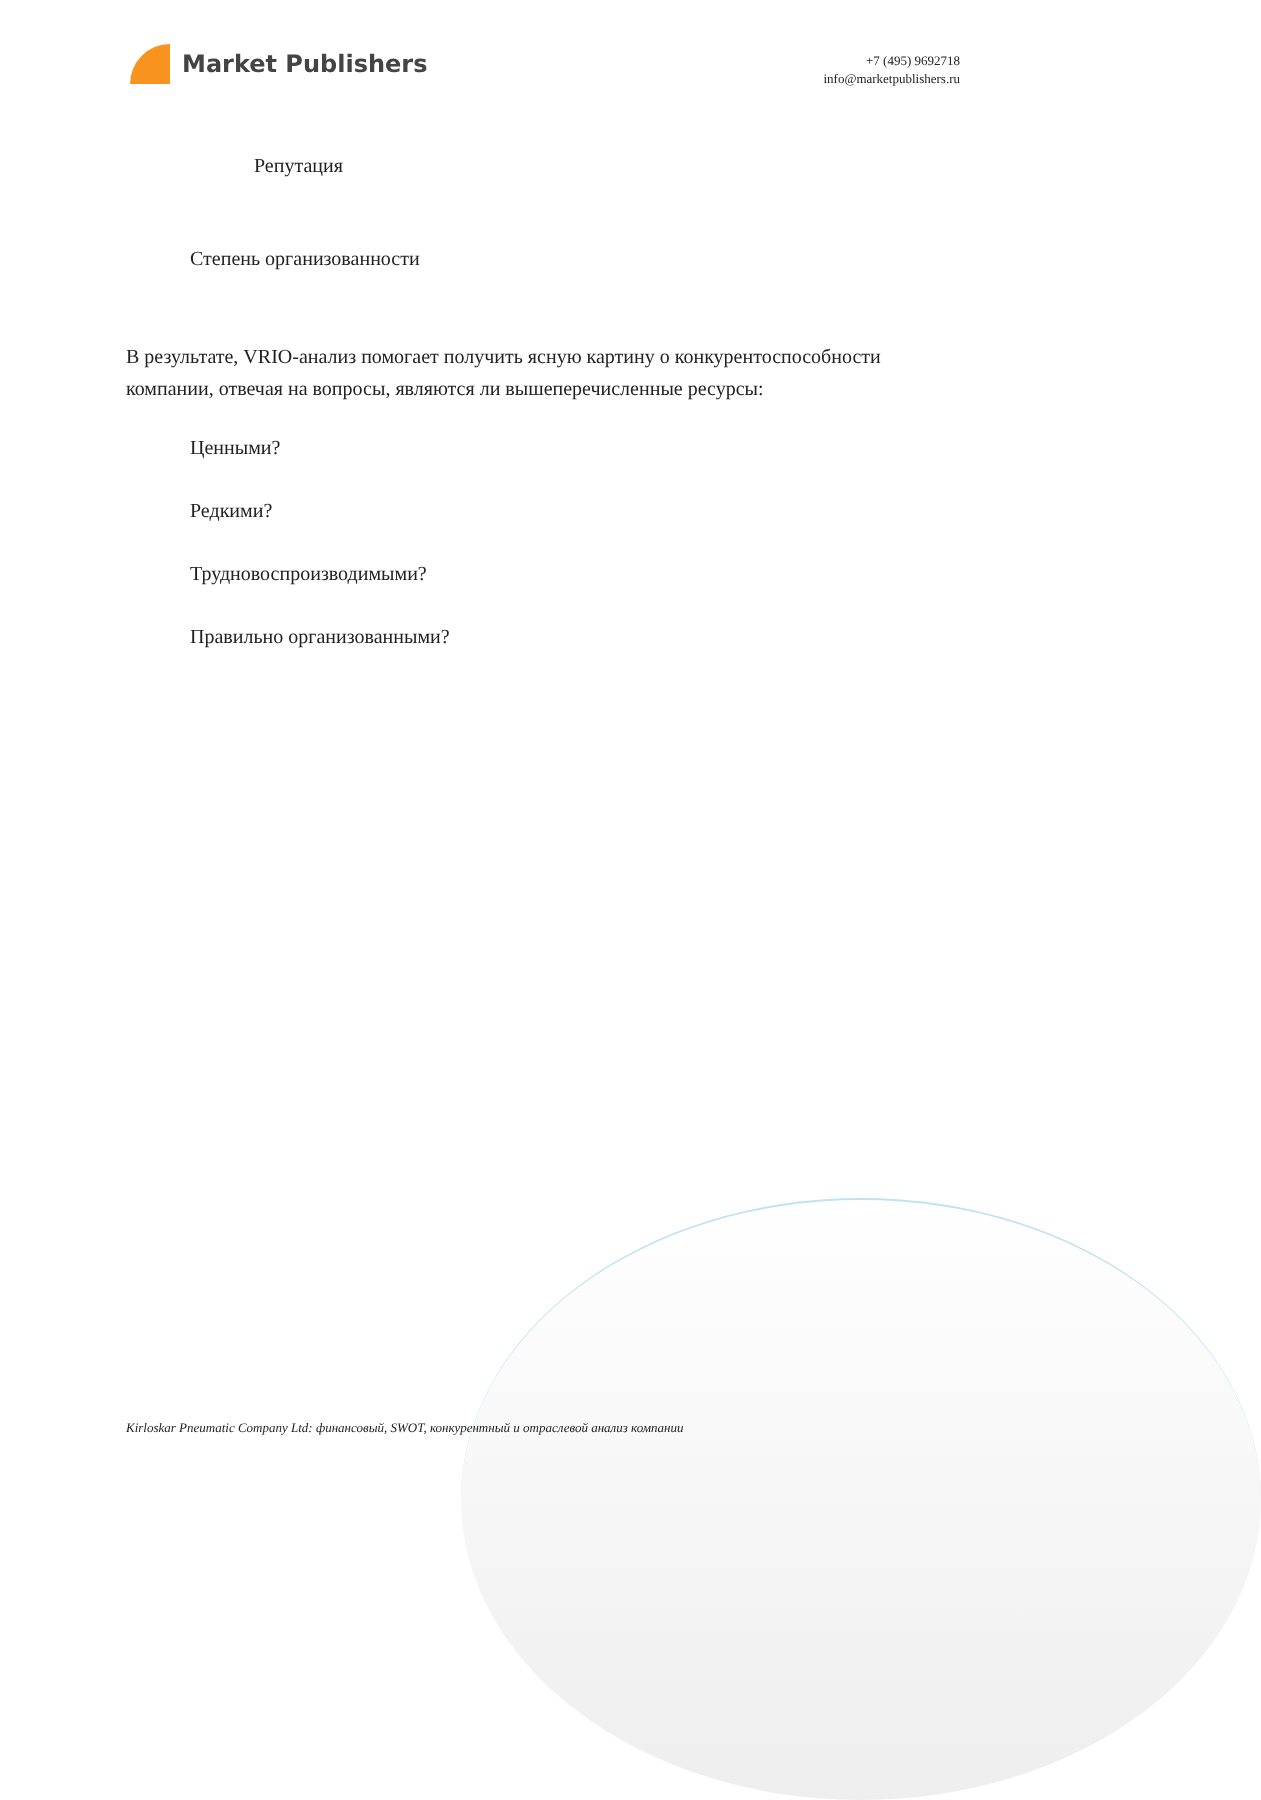Market Publishers
+7 (495) 9692718
info@marketpublishers.ru
Репутация
Степень организованности
В результате, VRIO-анализ помогает получить ясную картину о конкурентоспособности компании, отвечая на вопросы, являются ли вышеперечисленные ресурсы:
Ценными?
Редкими?
Трудновоспроизводимыми?
Правильно организованными?
Kirloskar Pneumatic Company Ltd: финансовый, SWOT, конкурентный и отраслевой анализ компании